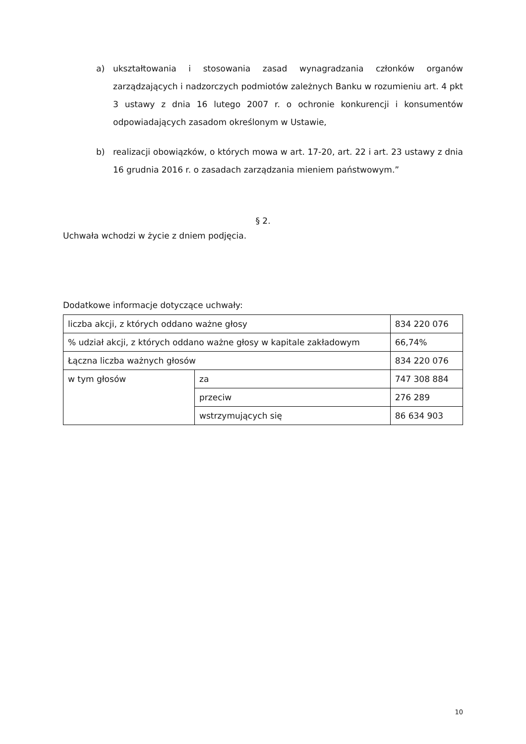a) ukształtowania i stosowania zasad wynagradzania członków organów zarządzających i nadzorczych podmiotów zależnych Banku w rozumieniu art. 4 pkt 3 ustawy z dnia 16 lutego 2007 r. o ochronie konkurencji i konsumentów odpowiadających zasadom określonym w Ustawie,
b) realizacji obowiązków, o których mowa w art. 17-20, art. 22 i art. 23 ustawy z dnia 16 grudnia 2016 r. o zasadach zarządzania mieniem państwowym.”
§ 2.
Uchwała wchodzi w życie z dniem podjęcia.
Dodatkowe informacje dotyczące uchwały:
| liczba akcji, z których oddano ważne głosy | | 834 220 076 |
| % udział akcji, z których oddano ważne głosy w kapitale zakładowym | | 66,74% |
| Łączna liczba ważnych głosów | | 834 220 076 |
| w tym głosów | za | 747 308 884 |
| | przeciw | 276 289 |
| | wstrzymujących się | 86 634 903 |
10